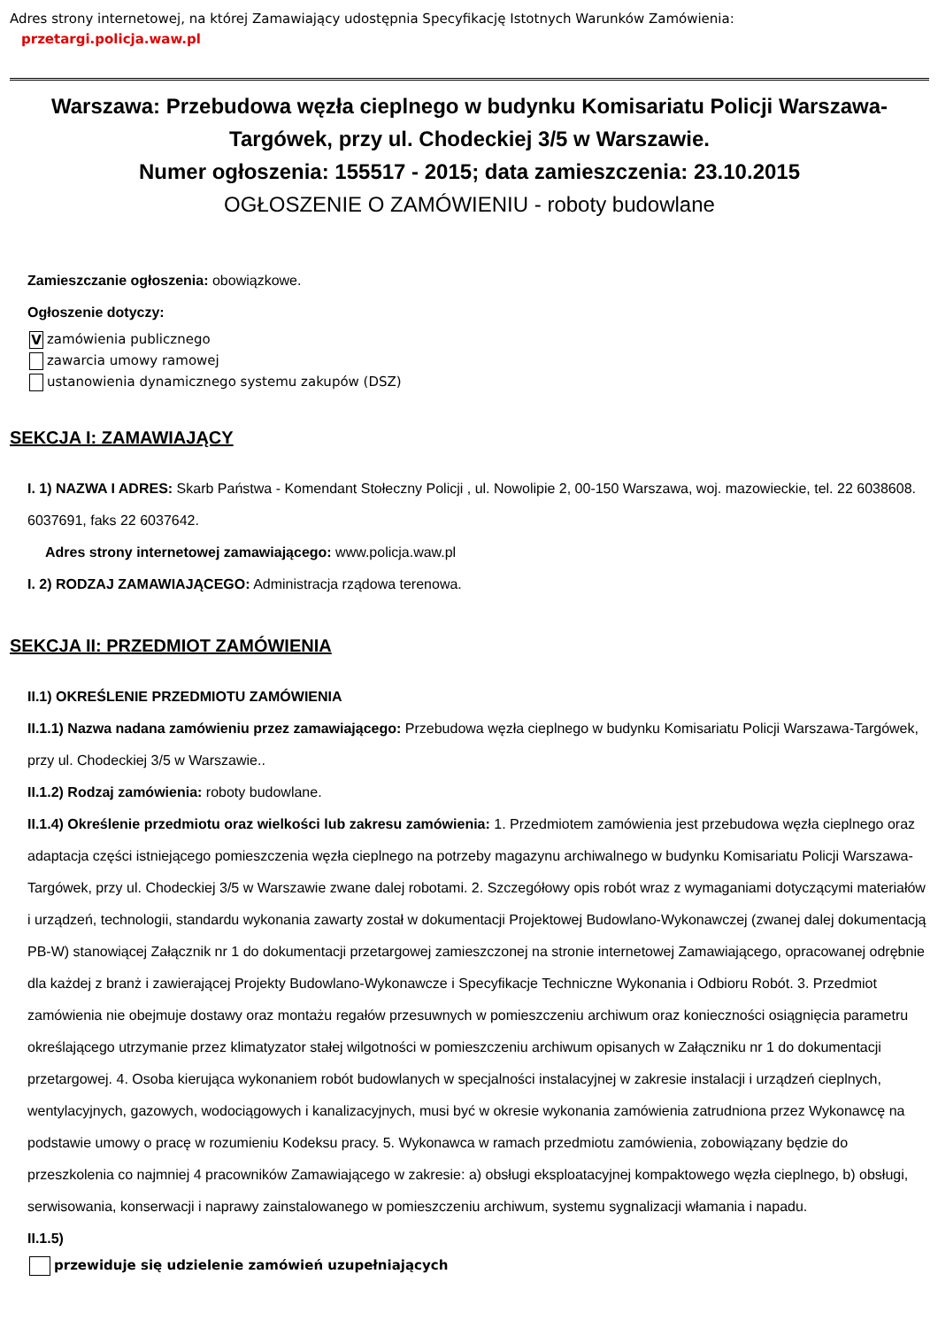Adres strony internetowej, na której Zamawiający udostępnia Specyfikację Istotnych Warunków Zamówienia:
przetargi.policja.waw.pl
Warszawa: Przebudowa węzła cieplnego w budynku Komisariatu Policji Warszawa-Targówek, przy ul. Chodeckiej 3/5 w Warszawie.
Numer ogłoszenia: 155517 - 2015; data zamieszczenia: 23.10.2015
OGŁOSZENIE O ZAMÓWIENIU - roboty budowlane
Zamieszczanie ogłoszenia: obowiązkowe.
Ogłoszenie dotyczy:
Vzamówienia publicznego
zawarcia umowy ramowej
ustanowienia dynamicznego systemu zakupów (DSZ)
SEKCJA I: ZAMAWIAJĄCY
I. 1) NAZWA I ADRES: Skarb Państwa - Komendant Stołeczny Policji , ul. Nowolipie 2, 00-150 Warszawa, woj. mazowieckie, tel. 22 6038608. 6037691, faks 22 6037642.
Adres strony internetowej zamawiającego: www.policja.waw.pl
I. 2) RODZAJ ZAMAWIAJĄCEGO: Administracja rządowa terenowa.
SEKCJA II: PRZEDMIOT ZAMÓWIENIA
II.1) OKREŚLENIE PRZEDMIOTU ZAMÓWIENIA
II.1.1) Nazwa nadana zamówieniu przez zamawiającego: Przebudowa węzła cieplnego w budynku Komisariatu Policji Warszawa-Targówek, przy ul. Chodeckiej 3/5 w Warszawie..
II.1.2) Rodzaj zamówienia: roboty budowlane.
II.1.4) Określenie przedmiotu oraz wielkości lub zakresu zamówienia: 1. Przedmiotem zamówienia jest przebudowa węzła cieplnego oraz adaptacja części istniejącego pomieszczenia węzła cieplnego na potrzeby magazynu archiwalnego w budynku Komisariatu Policji Warszawa-Targówek, przy ul. Chodeckiej 3/5 w Warszawie zwane dalej robotami. 2. Szczegółowy opis robót wraz z wymaganiami dotyczącymi materiałów i urządzeń, technologii, standardu wykonania zawarty został w dokumentacji Projektowej Budowlano-Wykonawczej (zwanej dalej dokumentacją PB-W) stanowiącej Załącznik nr 1 do dokumentacji przetargowej zamieszczonej na stronie internetowej Zamawiającego, opracowanej odrębnie dla każdej z branż i zawierającej Projekty Budowlano-Wykonawcze i Specyfikacje Techniczne Wykonania i Odbioru Robót. 3. Przedmiot zamówienia nie obejmuje dostawy oraz montażu regałów przesuwnych w pomieszczeniu archiwum oraz konieczności osiągnięcia parametru określającego utrzymanie przez klimatyzator stałej wilgotności w pomieszczeniu archiwum opisanych w Załączniku nr 1 do dokumentacji przetargowej. 4. Osoba kierująca wykonaniem robót budowlanych w specjalności instalacyjnej w zakresie instalacji i urządzeń cieplnych, wentylacyjnych, gazowych, wodociągowych i kanalizacyjnych, musi być w okresie wykonania zamówienia zatrudniona przez Wykonawcę na podstawie umowy o pracę w rozumieniu Kodeksu pracy. 5. Wykonawca w ramach przedmiotu zamówienia, zobowiązany będzie do przeszkolenia co najmniej 4 pracowników Zamawiającego w zakresie: a) obsługi eksploatacyjnej kompaktowego węzła cieplnego, b) obsługi, serwisowania, konserwacji i naprawy zainstalowanego w pomieszczeniu archiwum, systemu sygnalizacji włamania i napadu.
II.1.5)
przewiduje się udzielenie zamówień uzupełniających